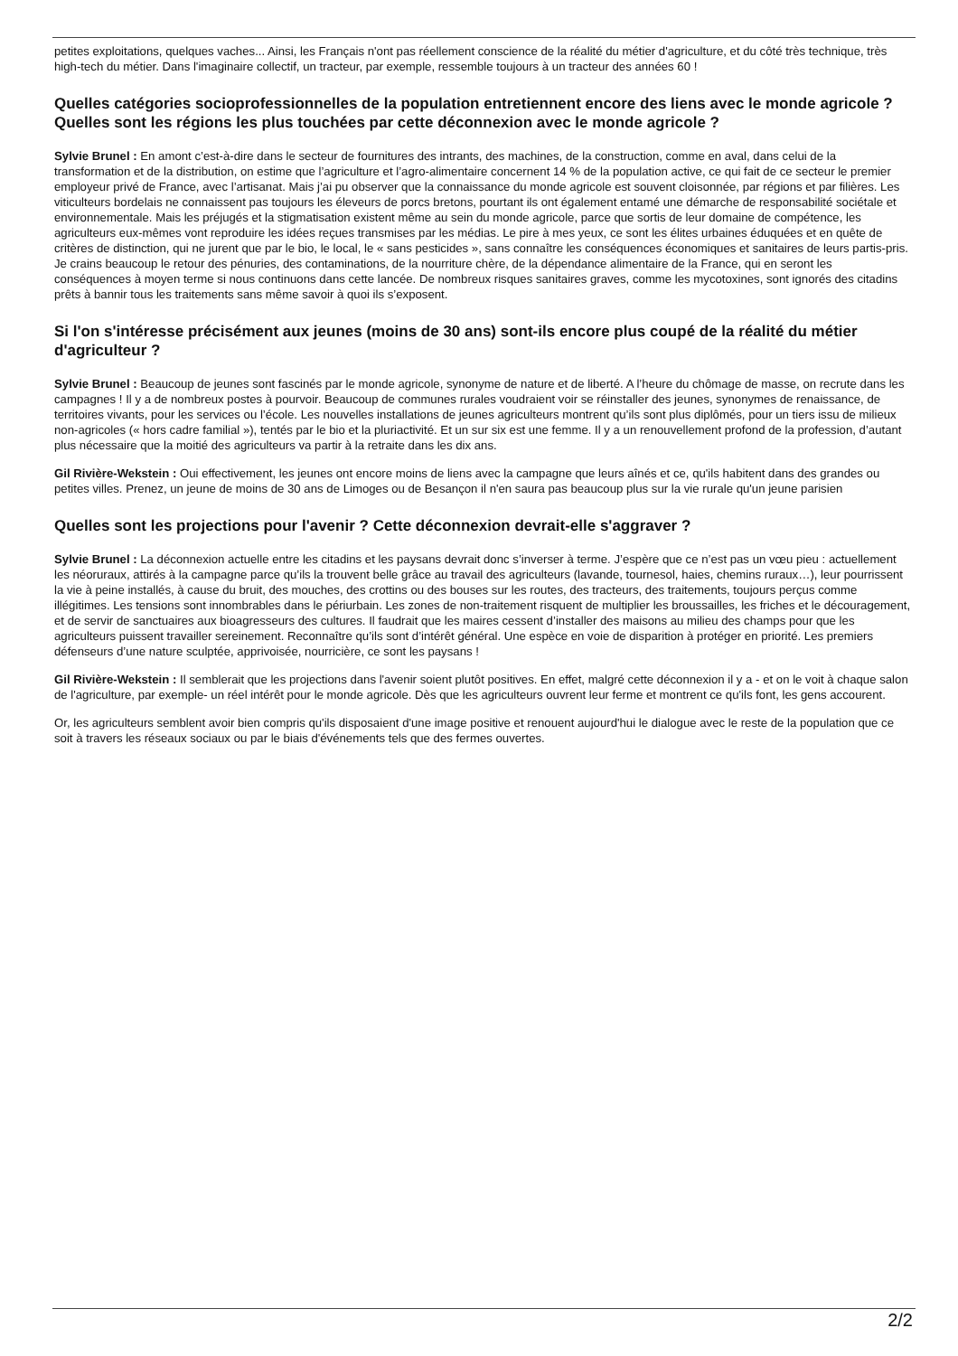petites exploitations, quelques vaches... Ainsi, les Français n'ont pas réellement conscience de la réalité du métier d'agriculture, et du côté très technique, très high-tech du métier. Dans l'imaginaire collectif, un tracteur, par exemple, ressemble toujours à un tracteur des années 60 !
Quelles catégories socioprofessionnelles de la population entretiennent encore des liens avec le monde agricole ? Quelles sont les régions les plus touchées par cette déconnexion avec le monde agricole ?
Sylvie Brunel : En amont c’est-à-dire dans le secteur de fournitures des intrants, des machines, de la construction, comme en aval, dans celui de la transformation et de la distribution, on estime que l’agriculture et l’agro-alimentaire concernent 14 % de la population active, ce qui fait de ce secteur le premier employeur privé de France, avec l’artisanat. Mais j’ai pu observer que la connaissance du monde agricole est souvent cloisonnée, par régions et par filières. Les viticulteurs bordelais ne connaissent pas toujours les éleveurs de porcs bretons, pourtant ils ont également entamé une démarche de responsabilité sociétale et environnementale. Mais les préjugés et la stigmatisation existent même au sein du monde agricole, parce que sortis de leur domaine de compétence, les agriculteurs eux-mêmes vont reproduire les idées reçues transmises par les médias. Le pire à mes yeux, ce sont les élites urbaines éduquées et en quête de critères de distinction, qui ne jurent que par le bio, le local, le « sans pesticides », sans connaître les conséquences économiques et sanitaires de leurs partis-pris. Je crains beaucoup le retour des pénuries, des contaminations, de la nourriture chère, de la dépendance alimentaire de la France, qui en seront les conséquences à moyen terme si nous continuons dans cette lancée. De nombreux risques sanitaires graves, comme les mycotoxines, sont ignorés des citadins prêts à bannir tous les traitements sans même savoir à quoi ils s’exposent.
Si l'on s'intéresse précisément aux jeunes (moins de 30 ans) sont-ils encore plus coupé de la réalité du métier d'agriculteur ?
Sylvie Brunel : Beaucoup de jeunes sont fascinés par le monde agricole, synonyme de nature et de liberté. A l’heure du chômage de masse, on recrute dans les campagnes ! Il y a de nombreux postes à pourvoir. Beaucoup de communes rurales voudraient voir se réinstaller des jeunes, synonymes de renaissance, de territoires vivants, pour les services ou l’école. Les nouvelles installations de jeunes agriculteurs montrent qu’ils sont plus diplômés, pour un tiers issu de milieux non-agricoles (« hors cadre familial »), tentés par le bio et la pluriactivité. Et un sur six est une femme. Il y a un renouvellement profond de la profession, d’autant plus nécessaire que la moitié des agriculteurs va partir à la retraite dans les dix ans.
Gil Rivière-Wekstein : Oui effectivement, les jeunes ont encore moins de liens avec la campagne que leurs aînés et ce, qu'ils habitent dans des grandes ou petites villes. Prenez, un jeune de moins de 30 ans de Limoges ou de Besançon il n'en saura pas beaucoup plus sur la vie rurale qu'un jeune parisien
Quelles sont les projections pour l'avenir ? Cette déconnexion devrait-elle s'aggraver ?
Sylvie Brunel : La déconnexion actuelle entre les citadins et les paysans devrait donc s’inverser à terme. J’espère que ce n’est pas un vœu pieu : actuellement les néoruraux, attirés à la campagne parce qu’ils la trouvent belle grâce au travail des agriculteurs (lavande, tournesol, haies, chemins ruraux…), leur pourrissent la vie à peine installés, à cause du bruit, des mouches, des crottins ou des bouses sur les routes, des tracteurs, des traitements, toujours perçus comme illégitimes. Les tensions sont innombrables dans le périurbain. Les zones de non-traitement risquent de multiplier les broussailles, les friches et le découragement, et de servir de sanctuaires aux bioagresseurs des cultures. Il faudrait que les maires cessent d’installer des maisons au milieu des champs pour que les agriculteurs puissent travailler sereinement. Reconnaître qu’ils sont d’intérêt général. Une espèce en voie de disparition à protéger en priorité. Les premiers défenseurs d’une nature sculptée, apprivoisée, nourricière, ce sont les paysans !
Gil Rivière-Wekstein : Il semblerait que les projections dans l'avenir soient plutôt positives. En effet, malgré cette déconnexion il y a - et on le voit à chaque salon de l'agriculture, par exemple- un réel intérêt pour le monde agricole. Dès que les agriculteurs ouvrent leur ferme et montrent ce qu'ils font, les gens accourent.
Or, les agriculteurs semblent avoir bien compris qu'ils disposaient d'une image positive et renouent aujourd'hui le dialogue avec le reste de la population que ce soit à travers les réseaux sociaux ou par le biais d'événements tels que des fermes ouvertes.
2/2